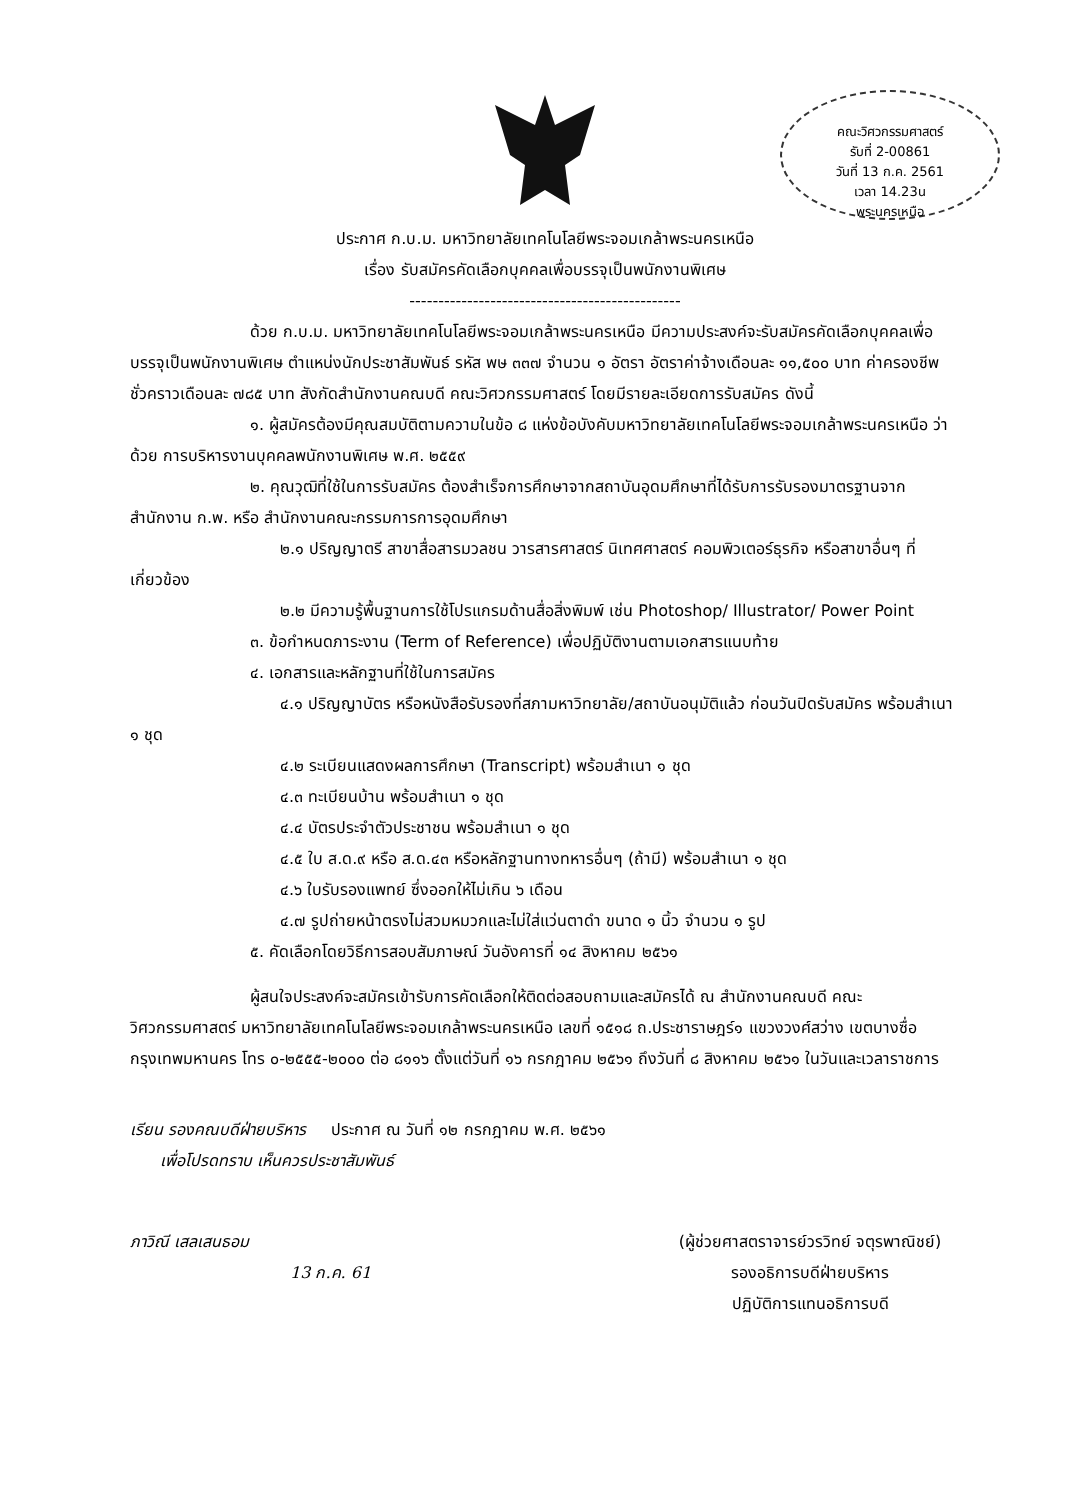คณะวิศวกรรมศาสตร์
รับที่ 2-00861
วันที่ 13 ก.ค. 2561
เวลา 14.23น
พระนครเหนือ
ประกาศ ก.บ.ม. มหาวิทยาลัยเทคโนโลยีพระจอมเกล้าพระนครเหนือ
เรื่อง รับสมัครคัดเลือกบุคคลเพื่อบรรจุเป็นพนักงานพิเศษ
-----------------------------------------------
ด้วย ก.บ.ม. มหาวิทยาลัยเทคโนโลยีพระจอมเกล้าพระนครเหนือ มีความประสงค์จะรับสมัครคัดเลือกบุคคลเพื่อบรรจุเป็นพนักงานพิเศษ ตำแหน่งนักประชาสัมพันธ์ รหัส พษ ๓๓๗ จำนวน ๑ อัตรา อัตราค่าจ้างเดือนละ ๑๑,๕๐๐ บาท ค่าครองชีพชั่วคราวเดือนละ ๗๘๕ บาท สังกัดสำนักงานคณบดี คณะวิศวกรรมศาสตร์ โดยมีรายละเอียดการรับสมัคร ดังนี้
๑. ผู้สมัครต้องมีคุณสมบัติตามความในข้อ ๘ แห่งข้อบังคับมหาวิทยาลัยเทคโนโลยีพระจอมเกล้าพระนครเหนือ ว่าด้วย การบริหารงานบุคคลพนักงานพิเศษ พ.ศ. ๒๕๕๙
๒. คุณวุฒิที่ใช้ในการรับสมัคร ต้องสำเร็จการศึกษาจากสถาบันอุดมศึกษาที่ได้รับการรับรองมาตรฐานจากสำนักงาน ก.พ. หรือ สำนักงานคณะกรรมการการอุดมศึกษา
๒.๑ ปริญญาตรี สาขาสื่อสารมวลชน วารสารศาสตร์ นิเทศศาสตร์ คอมพิวเตอร์ธุรกิจ หรือสาขาอื่นๆ ที่เกี่ยวข้อง
๒.๒ มีความรู้พื้นฐานการใช้โปรแกรมด้านสื่อสิ่งพิมพ์ เช่น Photoshop/ Illustrator/ Power Point
๓. ข้อกำหนดภาระงาน (Term of Reference) เพื่อปฏิบัติงานตามเอกสารแนบท้าย
๔. เอกสารและหลักฐานที่ใช้ในการสมัคร
๔.๑ ปริญญาบัตร หรือหนังสือรับรองที่สภามหาวิทยาลัย/สถาบันอนุมัติแล้ว ก่อนวันปิดรับสมัคร พร้อมสำเนา ๑ ชุด
๔.๒ ระเบียนแสดงผลการศึกษา (Transcript) พร้อมสำเนา ๑ ชุด
๔.๓ ทะเบียนบ้าน พร้อมสำเนา ๑ ชุด
๔.๔ บัตรประจำตัวประชาชน พร้อมสำเนา ๑ ชุด
๔.๕ ใบ ส.ด.๙ หรือ ส.ด.๔๓ หรือหลักฐานทางทหารอื่นๆ (ถ้ามี) พร้อมสำเนา ๑ ชุด
๔.๖ ใบรับรองแพทย์ ซึ่งออกให้ไม่เกิน ๖ เดือน
๔.๗ รูปถ่ายหน้าตรงไม่สวมหมวกและไม่ใส่แว่นตาดำ ขนาด ๑ นิ้ว จำนวน ๑ รูป
๕. คัดเลือกโดยวิธีการสอบสัมภาษณ์ วันอังคารที่ ๑๔ สิงหาคม ๒๕๖๑
ผู้สนใจประสงค์จะสมัครเข้ารับการคัดเลือกให้ติดต่อสอบถามและสมัครได้ ณ สำนักงานคณบดี คณะวิศวกรรมศาสตร์ มหาวิทยาลัยเทคโนโลยีพระจอมเกล้าพระนครเหนือ เลขที่ ๑๕๑๘ ถ.ประชาราษฎร์๑ แขวงวงศ์สว่าง เขตบางซื่อ กรุงเทพมหานคร โทร ๐-๒๕๕๕-๒๐๐๐ ต่อ ๘๑๑๖ ตั้งแต่วันที่ ๑๖ กรกฎาคม ๒๕๖๑ ถึงวันที่ ๘ สิงหาคม ๒๕๖๑ ในวันและเวลาราชการ
เรียน รองคณบดีฝ่ายบริหาร ประกาศ ณ วันที่ ๑๒ กรกฎาคม พ.ศ. ๒๕๖๑
เพื่อโปรดทราบ เห็นควรประชาสัมพันธ์
ภาวิณี เสลเสนธอม
13 ก.ค. 61
(ผู้ช่วยศาสตราจารย์วรวิทย์ จตุรพาณิชย์)
รองอธิการบดีฝ่ายบริหาร
ปฏิบัติการแทนอธิการบดี